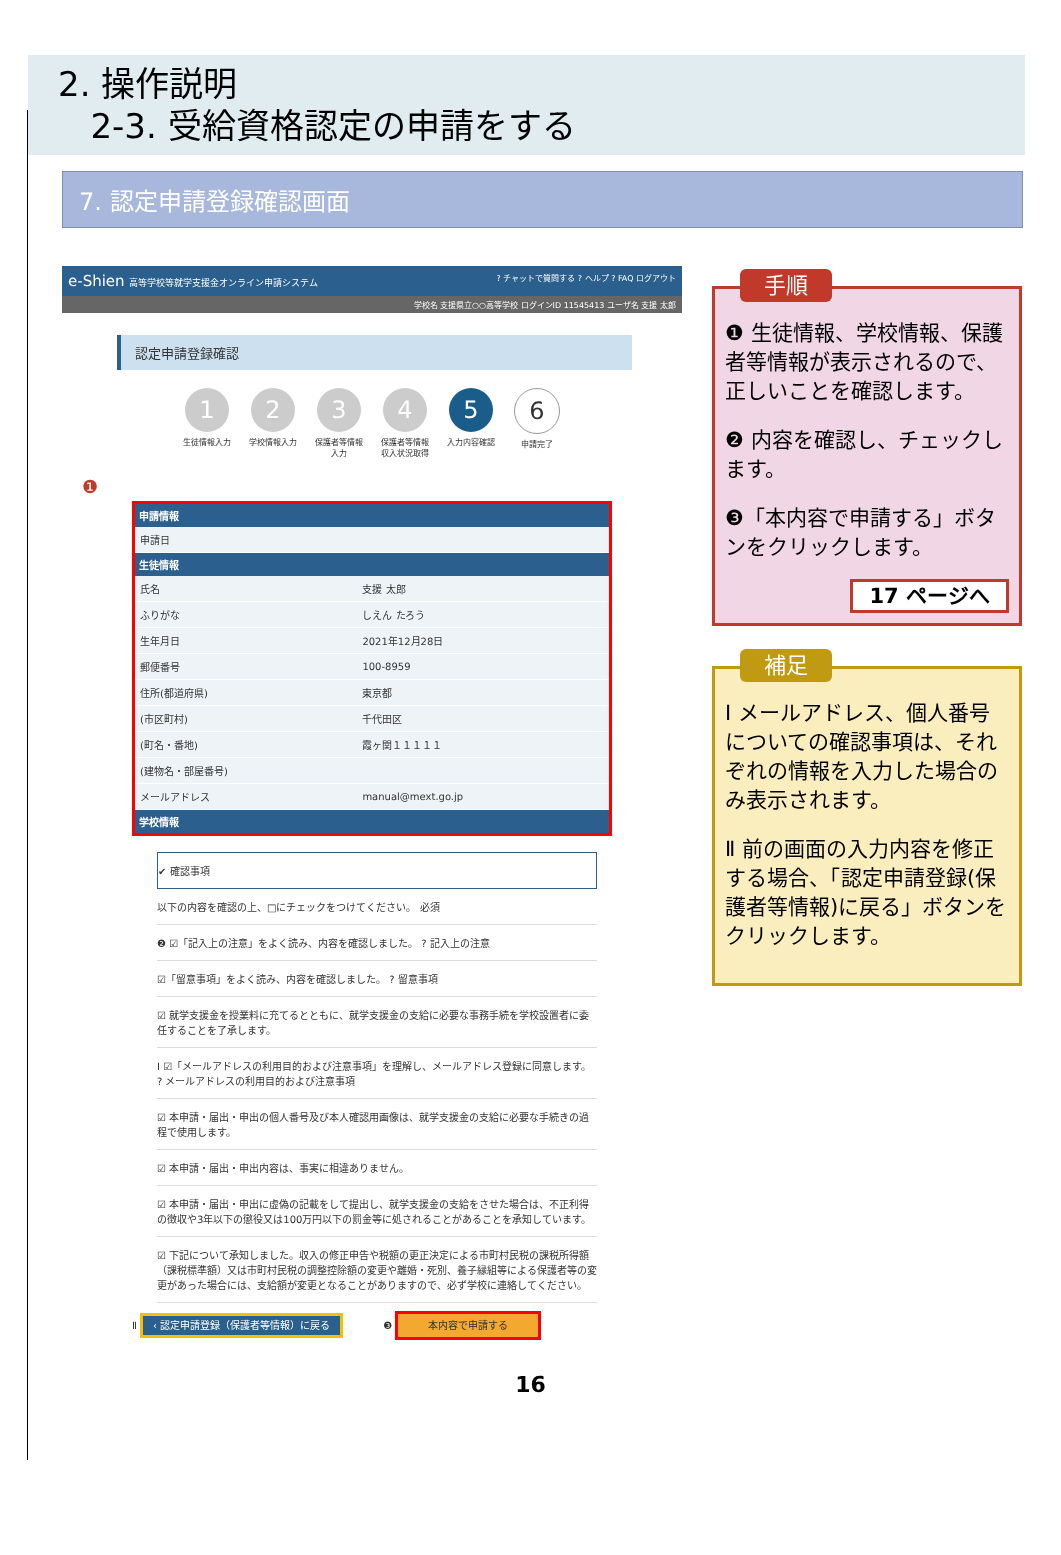2. 操作説明
2-3. 受給資格認定の申請をする
7. 認定申請登録確認画面
e-Shien 高等学校等就学支援金オンライン申請システム ? チャットで質問する ? ヘルプ ? FAQ ログアウト
学校名 支援県立○○高等学校 ログインID 11545413 ユーザ名 支援 太郎
認定申請登録確認
1
生徒情報入力
2
学校情報入力
3
保護者等情報入力
4
保護者等情報収入状況取得
5
入力内容確認
6
申請完了
❶
| 申請情報 | |
| --- | --- |
| 申請日 | |
| 生徒情報 | |
| 氏名 | 支援 太郎 |
| ふりがな | しえん たろう |
| 生年月日 | 2021年12月28日 |
| 郵便番号 | 100-8959 |
| 住所(都道府県) | 東京都 |
| (市区町村) | 千代田区 |
| (町名・番地) | 霞ヶ関１１１１１ |
| (建物名・部屋番号) | |
| メールアドレス | manual@mext.go.jp |
| 学校情報 | |
✔ 確認事項
以下の内容を確認の上、□にチェックをつけてください。 必須
❷ ☑「記入上の注意」をよく読み、内容を確認しました。 ? 記入上の注意
☑「留意事項」をよく読み、内容を確認しました。 ? 留意事項
☑ 就学支援金を授業料に充てるとともに、就学支援金の支給に必要な事務手続を学校設置者に委任することを了承します。
Ⅰ ☑「メールアドレスの利用目的および注意事項」を理解し、メールアドレス登録に同意します。 ? メールアドレスの利用目的および注意事項
☑ 本申請・届出・申出の個人番号及び本人確認用画像は、就学支援金の支給に必要な手続きの過程で使用します。
☑ 本申請・届出・申出内容は、事実に相違ありません。
☑ 本申請・届出・申出に虚偽の記載をして提出し、就学支援金の支給をさせた場合は、不正利得の徴収や3年以下の懲役又は100万円以下の罰金等に処されることがあることを承知しています。
☑ 下記について承知しました。収入の修正申告や税額の更正決定による市町村民税の課税所得額（課税標準額）又は市町村民税の調整控除額の変更や離婚・死別、養子縁組等による保護者等の変更があった場合には、支給額が変更となることがありますので、必ず学校に連絡してください。
Ⅱ ‹ 認定申請登録（保護者等情報）に戻る ❸ 本内容で申請する
手順
❶ 生徒情報、学校情報、保護者等情報が表示されるので、正しいことを確認します。
❷ 内容を確認し、チェックします。
❸「本内容で申請する」ボタンをクリックします。
17 ページへ
補足
Ⅰ メールアドレス、個人番号についての確認事項は、それぞれの情報を入力した場合のみ表示されます。
Ⅱ 前の画面の入力内容を修正する場合、「認定申請登録(保護者等情報)に戻る」ボタンをクリックします。
16